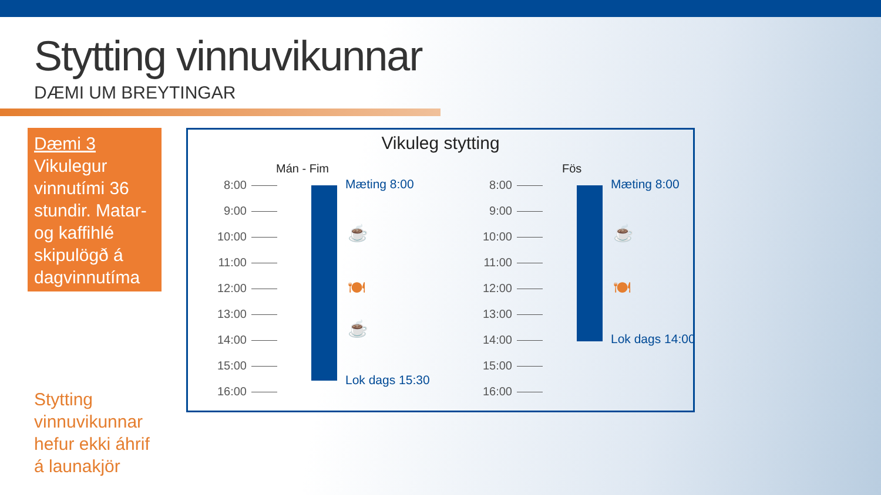Stytting vinnuvikunnar
DÆMI UM BREYTINGAR
Dæmi 3
Vikulegur vinnutími 36 stundir. Matar- og kaffihlé skipulögð á dagvinnutíma
Stytting
vinnuvikunnar
hefur ekki áhrif
á launakjör
Vikuleg stytting
Mán - Fim
8:00
9:00
10:00
11:00
12:00
13:00
14:00
15:00
16:00
Mæting 8:00
☕
🍽
☕
Lok dags 15:30
Fös
8:00
9:00
10:00
11:00
12:00
13:00
14:00
15:00
16:00
Mæting 8:00
☕
🍽
Lok dags 14:00